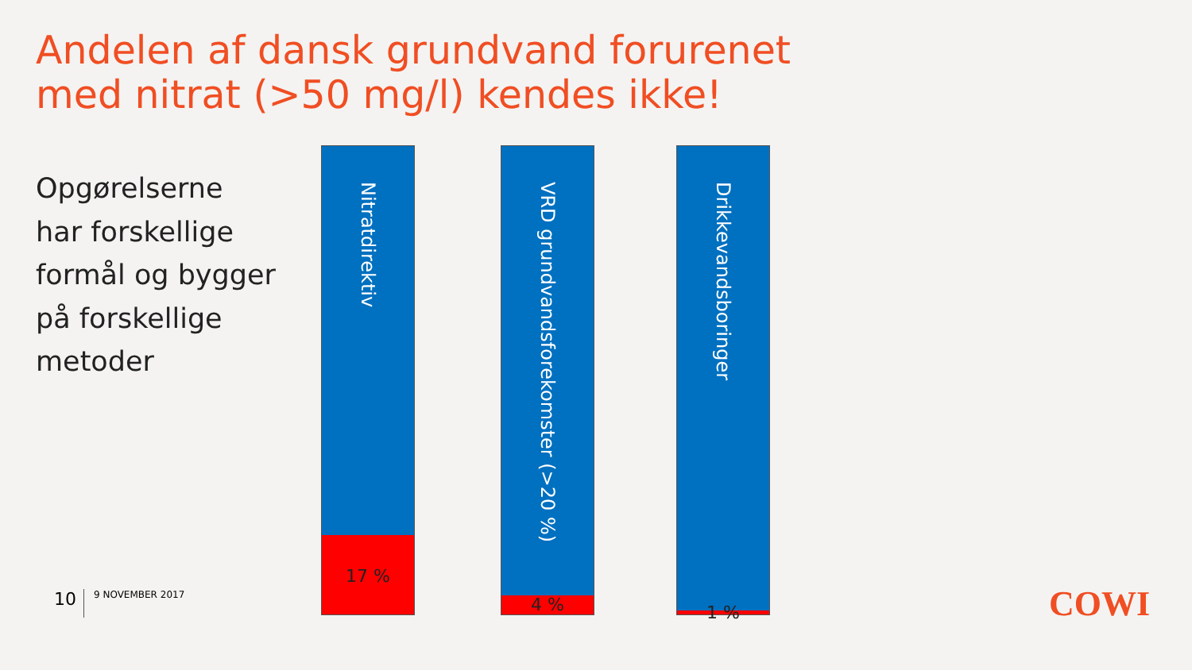Andelen af dansk grundvand forurenet
med nitrat (>50 mg/l) kendes ikke!
Opgørelserne
har forskellige
formål og bygger
på forskellige
metoder
Nitratdirektiv
17 %
VRD grundvandsforekomster (>20 %)
4 %
Drikkevandsboringer
1 %
10 9 NOVEMBER 2017 COWI